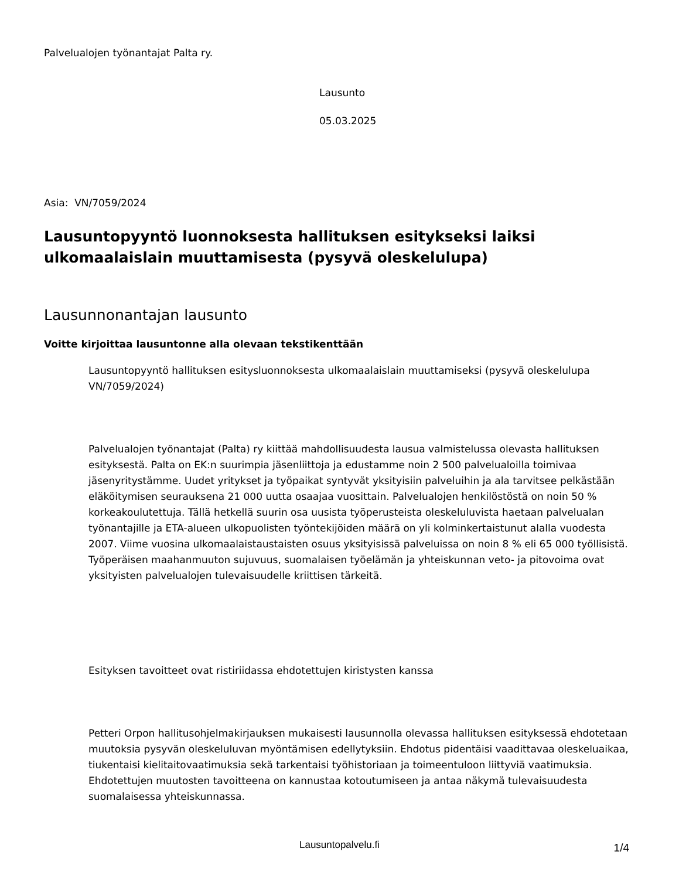Palvelualojen työnantajat Palta ry.
Lausunto
05.03.2025
Asia: VN/7059/2024
Lausuntopyyntö luonnoksesta hallituksen esitykseksi laiksi ulkomaalaislain muuttamisesta (pysyvä oleskelulupa)
Lausunnonantajan lausunto
Voitte kirjoittaa lausuntonne alla olevaan tekstikenttään
Lausuntopyyntö hallituksen esitysluonnoksesta ulkomaalaislain muuttamiseksi (pysyvä oleskelulupa VN/7059/2024)
Palvelualojen työnantajat (Palta) ry kiittää mahdollisuudesta lausua valmistelussa olevasta hallituksen esityksestä. Palta on EK:n suurimpia jäsenliittoja ja edustamme noin 2 500 palvelualoilla toimivaa jäsenyritystämme. Uudet yritykset ja työpaikat syntyvät yksityisiin palveluihin ja ala tarvitsee pelkästään eläköitymisen seurauksena 21 000 uutta osaajaa vuosittain. Palvelualojen henkilöstöstä on noin 50 % korkeakoulutettuja. Tällä hetkellä suurin osa uusista työperusteista oleskeluluvista haetaan palvelualan työnantajille ja ETA-alueen ulkopuolisten työntekijöiden määrä on yli kolminkertaistunut alalla vuodesta 2007. Viime vuosina ulkomaalaistaustaisten osuus yksityisissä palveluissa on noin 8 % eli 65 000 työllisistä. Työperäisen maahanmuuton sujuvuus, suomalaisen työelämän ja yhteiskunnan veto- ja pitovoima ovat yksityisten palvelualojen tulevaisuudelle kriittisen tärkeitä.
Esityksen tavoitteet ovat ristiriidassa ehdotettujen kiristysten kanssa
Petteri Orpon hallitusohjelmakirjauksen mukaisesti lausunnolla olevassa hallituksen esityksessä ehdotetaan muutoksia pysyvän oleskeluluvan myöntämisen edellytyksiin. Ehdotus pidentäisi vaadittavaa oleskeluaikaa, tiukentaisi kielitaitovaatimuksia sekä tarkentaisi työhistoriaan ja toimeentuloon liittyviä vaatimuksia. Ehdotettujen muutosten tavoitteena on kannustaa kotoutumiseen ja antaa näkymä tulevaisuudesta suomalaisessa yhteiskunnassa.
Lausuntopalvelu.fi
1/4